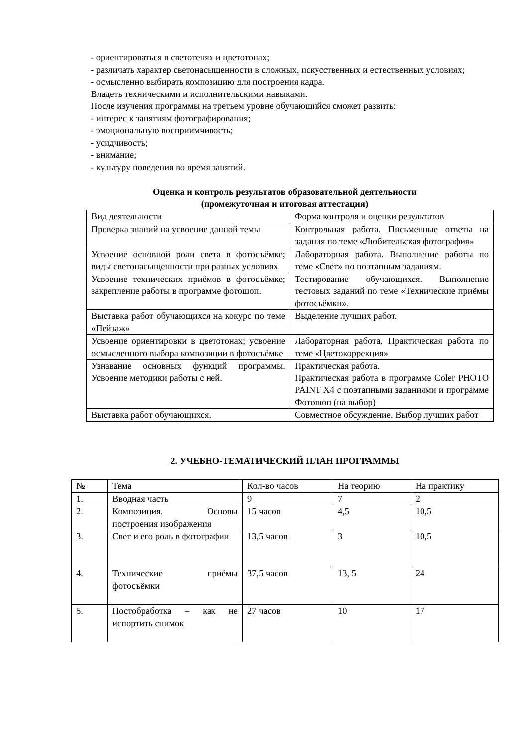- ориентироваться в светотенях и цветотонах;
- различать характер светонасыщенности в сложных, искусственных и естественных условиях;
- осмысленно выбирать композицию для построения кадра.
Владеть техническими и исполнительскими навыками.
После изучения программы на третьем уровне обучающийся сможет развить:
- интерес к занятиям фотографирования;
- эмоциональную восприимчивость;
- усидчивость;
- внимание;
- культуру поведения во время занятий.
Оценка и контроль результатов образовательной деятельности
(промежуточная и итоговая аттестация)
| Вид деятельности | Форма контроля и оценки результатов |
| Проверка знаний на усвоение данной темы | Контрольная работа. Письменные ответы на задания по теме «Любительская фотография» |
| Усвоение основной роли света в фотосъёмке; виды светонасыщенности при разных условиях | Лабораторная работа. Выполнение работы по теме «Свет» по поэтапным заданиям. |
| Усвоение технических приёмов в фотосъёмке; закрепление работы в программе фотошоп. | Тестирование обучающихся. Выполнение тестовых заданий по теме «Технические приёмы фотосъёмки». |
| Выставка работ обучающихся на кокурс по теме «Пейзаж» | Выделение лучших работ. |
| Усвоение ориентировки в цветотонах; усвоение осмысленного выбора композиции в фотосъёмке | Лабораторная работа. Практическая работа по теме «Цветокоррекция» |
| Узнавание основных функций программы. Усвоение методики работы с ней. | Практическая работа. Практическая работа в программе Coler PHOTO PAINT X4 с поэтапными заданиями и программе Фотошоп (на выбор) |
| Выставка работ обучающихся. | Совместное обсуждение. Выбор лучших работ |
2. УЧЕБНО-ТЕМАТИЧЕСКИЙ ПЛАН ПРОГРАММЫ
| № | Тема | Кол-во часов | На теорию | На практику |
| 1. | Вводная часть | 9 | 7 | 2 |
| 2. | Композиция. Основы построения изображения | 15 часов | 4,5 | 10,5 |
| 3. | Свет и его роль в фотографии | 13,5 часов | 3 | 10,5 |
| 4. | Технические приёмы фотосъёмки | 37,5 часов | 13, 5 | 24 |
| 5. | Постобработка – как не испортить снимок | 27 часов | 10 | 17 |